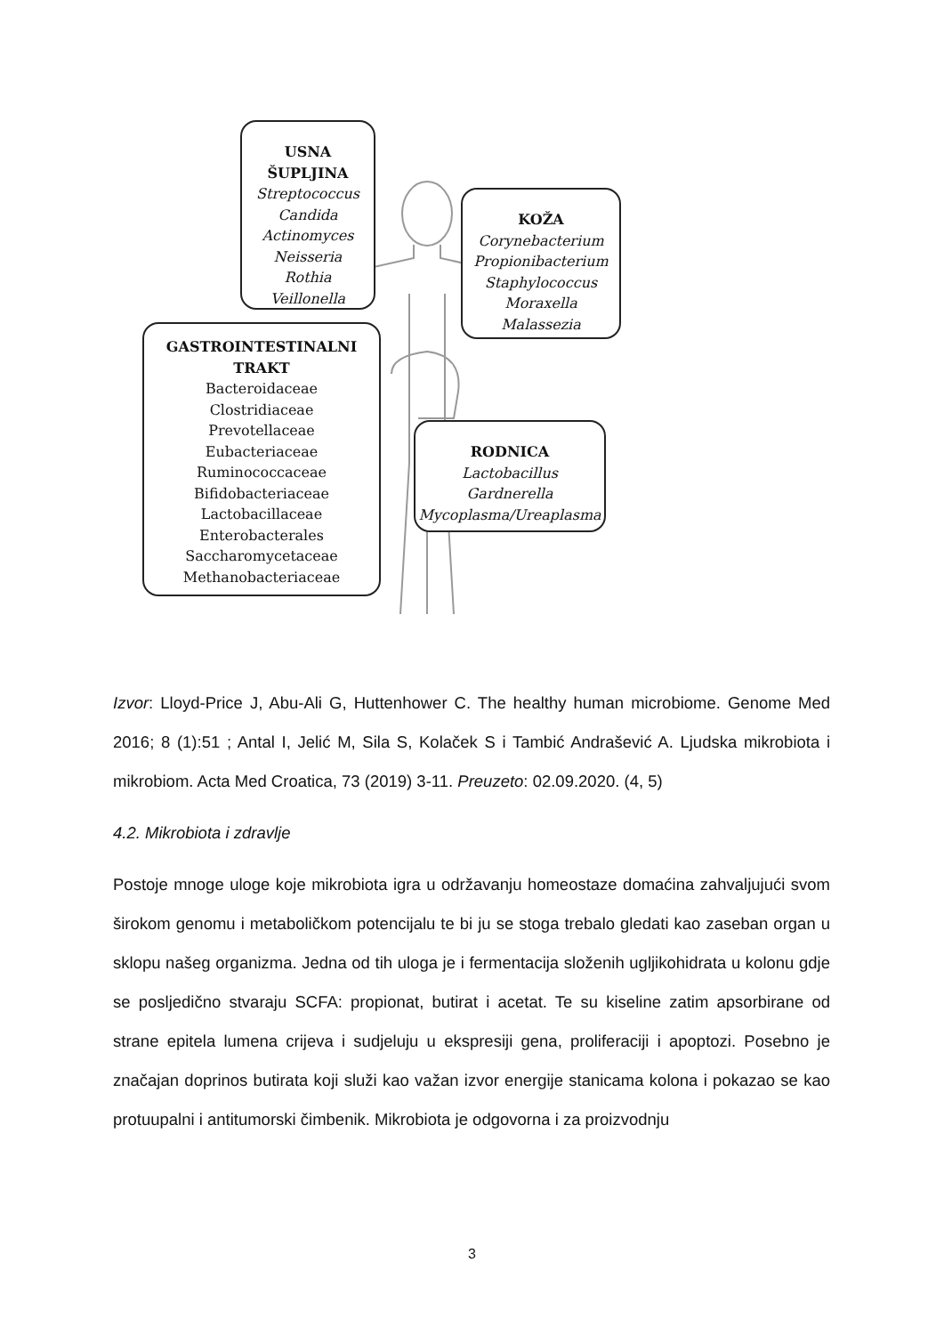USNA ŠUPLJINA
Streptococcus
Candida
Actinomyces
Neisseria
Rothia
Veillonella
KOŽA
Corynebacterium
Propionibacterium
Staphylococcus
Moraxella
Malassezia
GASTROINTESTINALNI
TRAKT
Bacteroidaceae
Clostridiaceae
Prevotellaceae
Eubacteriaceae
Ruminococcaceae
Bifidobacteriaceae
Lactobacillaceae
Enterobacterales
Saccharomycetaceae
Methanobacteriaceae
RODNICA
Lactobacillus
Gardnerella
Mycoplasma/Ureaplasma
Izvor: Lloyd-Price J, Abu-Ali G, Huttenhower C. The healthy human microbiome. Genome Med 2016; 8 (1):51 ; Antal I, Jelić M, Sila S, Kolaček S i Tambić Andrašević A. Ljudska mikrobiota i mikrobiom. Acta Med Croatica, 73 (2019) 3-11. Preuzeto: 02.09.2020. (4, 5)
4.2. Mikrobiota i zdravlje
Postoje mnoge uloge koje mikrobiota igra u održavanju homeostaze domaćina zahvaljujući svom širokom genomu i metaboličkom potencijalu te bi ju se stoga trebalo gledati kao zaseban organ u sklopu našeg organizma. Jedna od tih uloga je i fermentacija složenih ugljikohidrata u kolonu gdje se posljedično stvaraju SCFA: propionat, butirat i acetat. Te su kiseline zatim apsorbirane od strane epitela lumena crijeva i sudjeluju u ekspresiji gena, proliferaciji i apoptozi. Posebno je značajan doprinos butirata koji služi kao važan izvor energije stanicama kolona i pokazao se kao protuupalni i antitumorski čimbenik. Mikrobiota je odgovorna i za proizvodnju
3